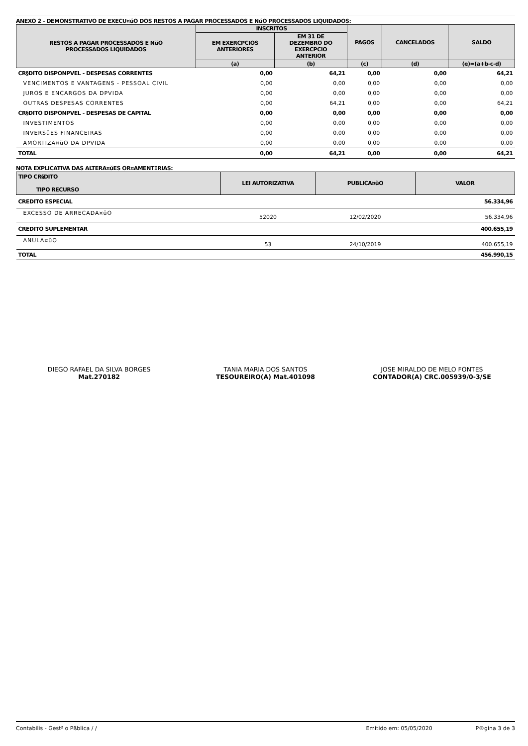ANEXO 2 - DEMONSTRATIVO DE EXECU¤ŭO DOS RESTOS A PAGAR PROCESSADOS E NŭO PROCESSADOS LIQUIDADOS:
| RESTOS A PAGAR PROCESSADOS E NŭO PROCESSADOS LIQUIDADOS | INSCRITOS | | PAGOS | CANCELADOS | SALDO |
| --- | --- | --- | --- | --- | --- |
| | EM EXERCPCIOS ANTERIORES | EM 31 DE DEZEMBRO DO EXERCPCIO ANTERIOR | | | |
| | (a) | (b) | (c) | (d) | (e)=(a+b-c-d) |
| CR§DITO DISPONPVEL - DESPESAS CORRENTES | 0,00 | 64,21 | 0,00 | 0,00 | 64,21 |
| VENCIMENTOS E VANTAGENS - PESSOAL CIVIL | 0,00 | 0,00 | 0,00 | 0,00 | 0,00 |
| JUROS E ENCARGOS DA DPVIDA | 0,00 | 0,00 | 0,00 | 0,00 | 0,00 |
| OUTRAS DESPESAS CORRENTES | 0,00 | 64,21 | 0,00 | 0,00 | 64,21 |
| CR§DITO DISPONPVEL - DESPESAS DE CAPITAL | 0,00 | 0,00 | 0,00 | 0,00 | 0,00 |
| INVESTIMENTOS | 0,00 | 0,00 | 0,00 | 0,00 | 0,00 |
| INVERSŭES FINANCEIRAS | 0,00 | 0,00 | 0,00 | 0,00 | 0,00 |
| AMORTIZA¤ŭO DA DPVIDA | 0,00 | 0,00 | 0,00 | 0,00 | 0,00 |
| TOTAL | 0,00 | 64,21 | 0,00 | 0,00 | 64,21 |
NOTA EXPLICATIVA DAS ALTERA¤ŭES OR¤AMENTΞRIAS:
| TIPO CR§DITO TIPO RECURSO | LEI AUTORIZATIVA | PUBLICA¤ŭO | VALOR |
| --- | --- | --- | --- |
| CREDITO ESPECIAL | | | 56.334,96 |
| EXCESSO DE ARRECADA¤ŭO | 52020 | 12/02/2020 | 56.334,96 |
| CREDITO SUPLEMENTAR | | | 400.655,19 |
| ANULA¤ŭO | 53 | 24/10/2019 | 400.655,19 |
| TOTAL | | | 456.990,15 |
DIEGO RAFAEL DA SILVA BORGES
Mat.270182
TANIA MARIA DOS SANTOS
TESOUREIRO(A) Mat.401098
JOSE MIRALDO DE MELO FONTES
CONTADOR(A) CRC.005939/0-3/SE
Contabilis - Gest² o Pßblica / / Emitido em: 05/05/2020 P®gina 3 de 3